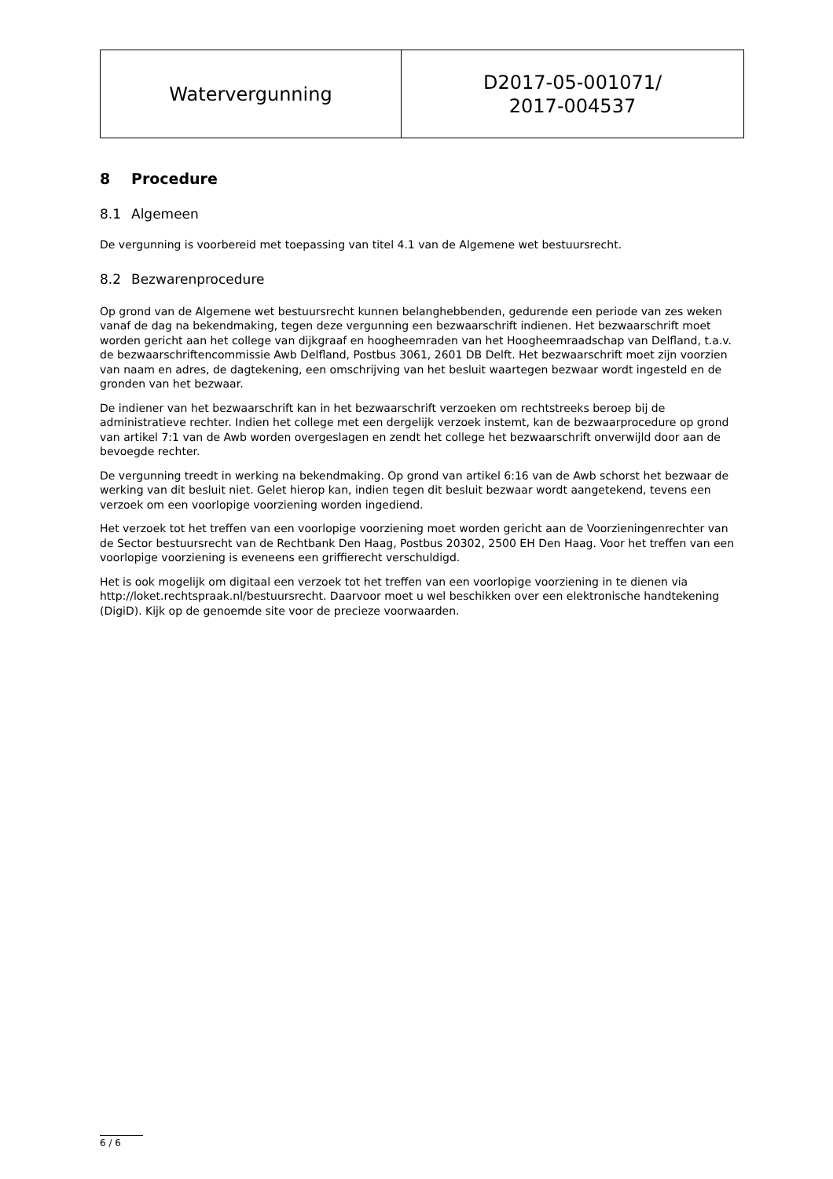| Watervergunning | D2017-05-001071/ 2017-004537 |
8 Procedure
8.1 Algemeen
De vergunning is voorbereid met toepassing van titel 4.1 van de Algemene wet bestuursrecht.
8.2 Bezwarenprocedure
Op grond van de Algemene wet bestuursrecht kunnen belanghebbenden, gedurende een periode van zes weken vanaf de dag na bekendmaking, tegen deze vergunning een bezwaarschrift indienen. Het bezwaarschrift moet worden gericht aan het college van dijkgraaf en hoogheemraden van het Hoogheemraadschap van Delfland, t.a.v. de bezwaarschriftencommissie Awb Delfland, Postbus 3061, 2601 DB Delft. Het bezwaarschrift moet zijn voorzien van naam en adres, de dagtekening, een omschrijving van het besluit waartegen bezwaar wordt ingesteld en de gronden van het bezwaar.
De indiener van het bezwaarschrift kan in het bezwaarschrift verzoeken om rechtstreeks beroep bij de administratieve rechter. Indien het college met een dergelijk verzoek instemt, kan de bezwaarprocedure op grond van artikel 7:1 van de Awb worden overgeslagen en zendt het college het bezwaarschrift onverwijld door aan de bevoegde rechter.
De vergunning treedt in werking na bekendmaking. Op grond van artikel 6:16 van de Awb schorst het bezwaar de werking van dit besluit niet. Gelet hierop kan, indien tegen dit besluit bezwaar wordt aangetekend, tevens een verzoek om een voorlopige voorziening worden ingediend.
Het verzoek tot het treffen van een voorlopige voorziening moet worden gericht aan de Voorzieningenrechter van de Sector bestuursrecht van de Rechtbank Den Haag, Postbus 20302, 2500 EH Den Haag. Voor het treffen van een voorlopige voorziening is eveneens een griffierecht verschuldigd.
Het is ook mogelijk om digitaal een verzoek tot het treffen van een voorlopige voorziening in te dienen via http://loket.rechtspraak.nl/bestuursrecht. Daarvoor moet u wel beschikken over een elektronische handtekening (DigiD). Kijk op de genoemde site voor de precieze voorwaarden.
6 / 6